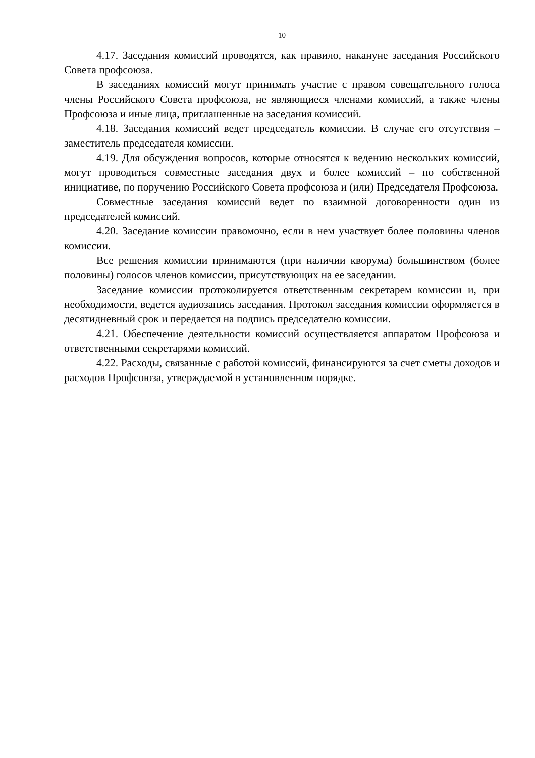10
4.17. Заседания комиссий проводятся, как правило, накануне заседания Российского Совета профсоюза.
В заседаниях комиссий могут принимать участие с правом совещательного голоса члены Российского Совета профсоюза, не являющиеся членами комиссий, а также члены Профсоюза и иные лица, приглашенные на заседания комиссий.
4.18. Заседания комиссий ведет председатель комиссии. В случае его отсутствия – заместитель председателя комиссии.
4.19. Для обсуждения вопросов, которые относятся к ведению нескольких комиссий, могут проводиться совместные заседания двух и более комиссий – по собственной инициативе, по поручению Российского Совета профсоюза и (или) Председателя Профсоюза.
Совместные заседания комиссий ведет по взаимной договоренности один из председателей комиссий.
4.20. Заседание комиссии правомочно, если в нем участвует более половины членов комиссии.
Все решения комиссии принимаются (при наличии кворума) большинством (более половины) голосов членов комиссии, присутствующих на ее заседании.
Заседание комиссии протоколируется ответственным секретарем комиссии и, при необходимости, ведется аудиозапись заседания. Протокол заседания комиссии оформляется в десятидневный срок и передается на подпись председателю комиссии.
4.21. Обеспечение деятельности комиссий осуществляется аппаратом Профсоюза и ответственными секретарями комиссий.
4.22. Расходы, связанные с работой комиссий, финансируются за счет сметы доходов и расходов Профсоюза, утверждаемой в установленном порядке.